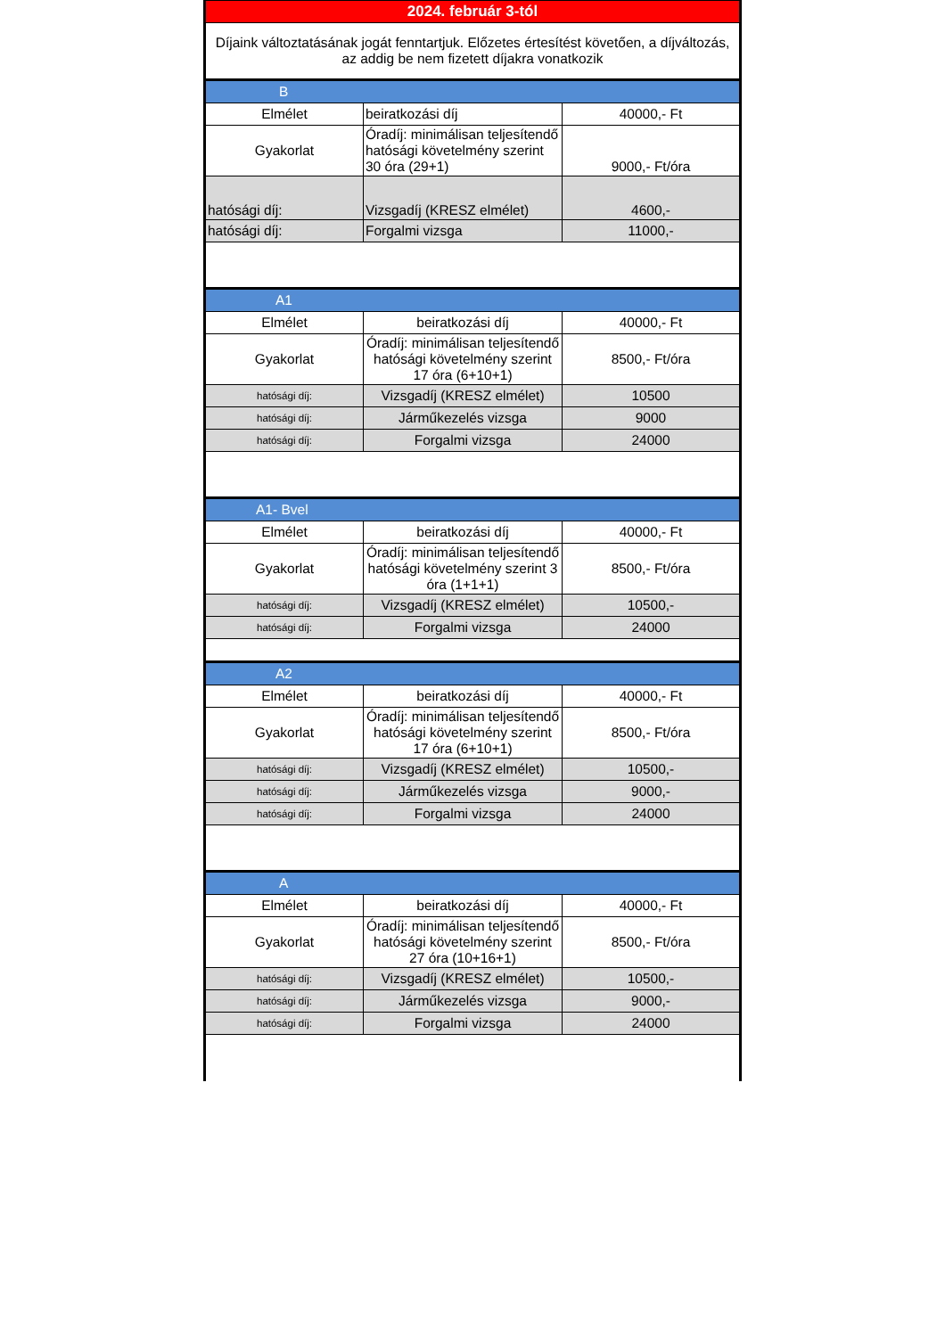| 2024. február 3-tól | | |
| Díjaink változtatásának jogát fenntartjuk. Előzetes értesítést követően, a díjváltozás, az addig be nem fizetett díjakra vonatkozik | | |
| B | | |
| Elmélet | beiratkozási díj | 40000,- Ft |
| Gyakorlat | Óradíj: minimálisan teljesítendő hatósági követelmény szerint 30 óra (29+1) | 9000,- Ft/óra |
| hatósági díj: | Vizsgadíj (KRESZ elmélet) | 4600,- |
| hatósági díj: | Forgalmi vizsga | 11000,- |
| A1 | | |
| Elmélet | beiratkozási díj | 40000,- Ft |
| Gyakorlat | Óradíj: minimálisan teljesítendő hatósági követelmény szerint 17 óra (6+10+1) | 8500,- Ft/óra |
| hatósági díj: | Vizsgadíj (KRESZ elmélet) | 10500 |
| hatósági díj: | Járműkezelés vizsga | 9000 |
| hatósági díj: | Forgalmi vizsga | 24000 |
| A1- Bvel | | |
| Elmélet | beiratkozási díj | 40000,- Ft |
| Gyakorlat | Óradíj: minimálisan teljesítendő hatósági követelmény szerint 3 óra (1+1+1) | 8500,- Ft/óra |
| hatósági díj: | Vizsgadíj (KRESZ elmélet) | 10500,- |
| hatósági díj: | Forgalmi vizsga | 24000 |
| A2 | | |
| Elmélet | beiratkozási díj | 40000,- Ft |
| Gyakorlat | Óradíj: minimálisan teljesítendő hatósági követelmény szerint 17 óra (6+10+1) | 8500,- Ft/óra |
| hatósági díj: | Vizsgadíj (KRESZ elmélet) | 10500,- |
| hatósági díj: | Járműkezelés vizsga | 9000,- |
| hatósági díj: | Forgalmi vizsga | 24000 |
| A | | |
| Elmélet | beiratkozási díj | 40000,- Ft |
| Gyakorlat | Óradíj: minimálisan teljesítendő hatósági követelmény szerint 27 óra (10+16+1) | 8500,- Ft/óra |
| hatósági díj: | Vizsgadíj (KRESZ elmélet) | 10500,- |
| hatósági díj: | Járműkezelés vizsga | 9000,- |
| hatósági díj: | Forgalmi vizsga | 24000 |